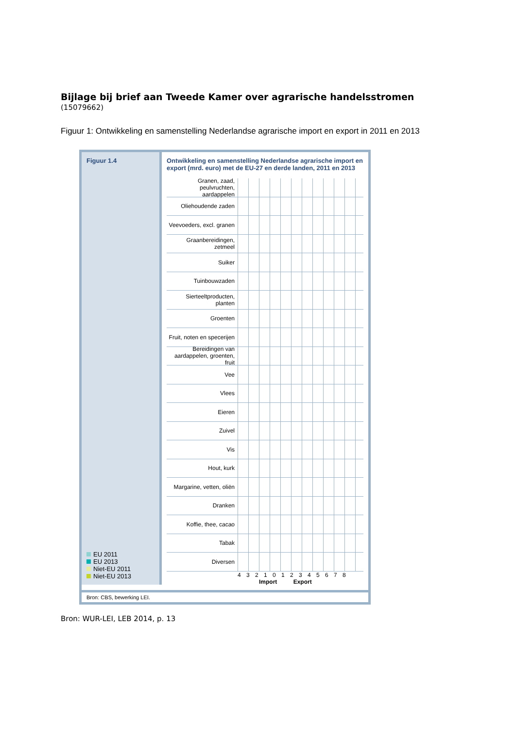Bijlage bij brief aan Tweede Kamer over agrarische handelsstromen
(15079662)
Figuur 1: Ontwikkeling en samenstelling Nederlandse agrarische import en export in 2011 en 2013
Figuur 1.4
EU 2011
EU 2013
Niet-EU 2011
Niet-EU 2013
Ontwikkeling en samenstelling Nederlandse agrarische import en export (mrd. euro) met de EU-27 en derde landen, 2011 en 2013
Granen, zaad, peulvruchten, aardappelen
Oliehoudende zaden
Veevoeders, excl. granen
Graanbereidingen, zetmeel
Suiker
Tuinbouwzaden
Sierteeltproducten, planten
Groenten
Fruit, noten en specerijen
Bereidingen van aardappelen, groenten, fruit
Vee
Vlees
Eieren
Zuivel
Vis
Hout, kurk
Margarine, vetten, oliën
Dranken
Koffie, thee, cacao
Tabak
Diversen
4 3 2 1 0 1 2 3 4 5 6 7 8
Import Export
Bron: CBS, bewerking LEI.
Bron: WUR-LEI, LEB 2014, p. 13